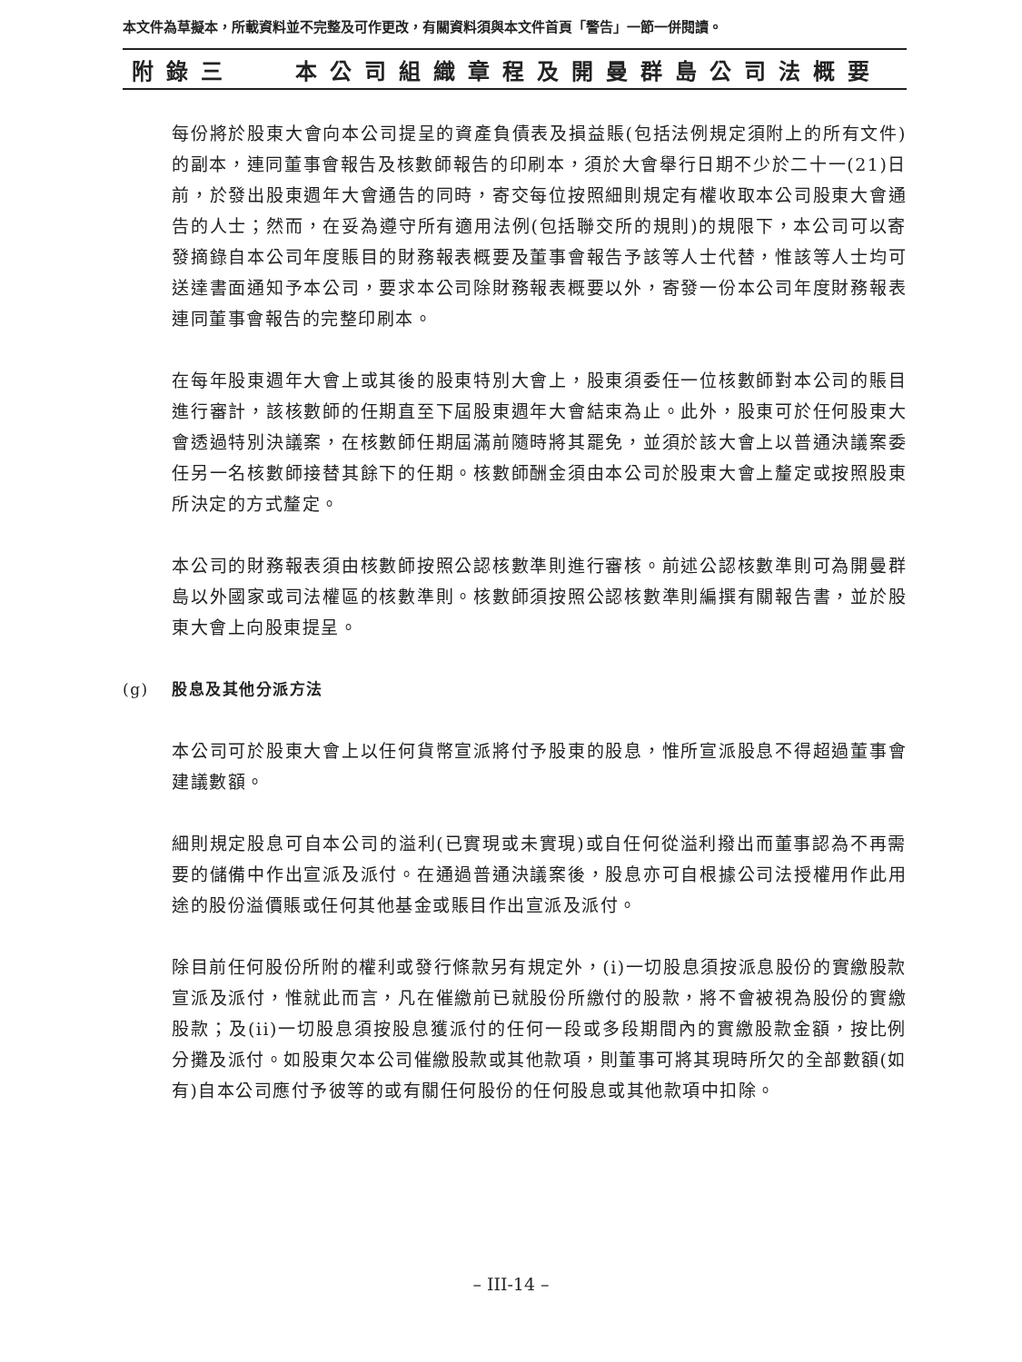本文件為草擬本，所載資料並不完整及可作更改，有關資料須與本文件首頁「警告」一節一併閱讀。
附錄三 本公司組織章程及開曼群島公司法概要
每份將於股東大會向本公司提呈的資產負債表及損益賬(包括法例規定須附上的所有文件)的副本，連同董事會報告及核數師報告的印刷本，須於大會舉行日期不少於二十一(21)日前，於發出股東週年大會通告的同時，寄交每位按照細則規定有權收取本公司股東大會通告的人士；然而，在妥為遵守所有適用法例(包括聯交所的規則)的規限下，本公司可以寄發摘錄自本公司年度賬目的財務報表概要及董事會報告予該等人士代替，惟該等人士均可送達書面通知予本公司，要求本公司除財務報表概要以外，寄發一份本公司年度財務報表連同董事會報告的完整印刷本。
在每年股東週年大會上或其後的股東特別大會上，股東須委任一位核數師對本公司的賬目進行審計，該核數師的任期直至下屆股東週年大會結束為止。此外，股東可於任何股東大會透過特別決議案，在核數師任期屆滿前隨時將其罷免，並須於該大會上以普通決議案委任另一名核數師接替其餘下的任期。核數師酬金須由本公司於股東大會上釐定或按照股東所決定的方式釐定。
本公司的財務報表須由核數師按照公認核數準則進行審核。前述公認核數準則可為開曼群島以外國家或司法權區的核數準則。核數師須按照公認核數準則編撰有關報告書，並於股東大會上向股東提呈。
(g) 股息及其他分派方法
本公司可於股東大會上以任何貨幣宣派將付予股東的股息，惟所宣派股息不得超過董事會建議數額。
細則規定股息可自本公司的溢利(已實現或未實現)或自任何從溢利撥出而董事認為不再需要的儲備中作出宣派及派付。在通過普通決議案後，股息亦可自根據公司法授權用作此用途的股份溢價賬或任何其他基金或賬目作出宣派及派付。
除目前任何股份所附的權利或發行條款另有規定外，(i)一切股息須按派息股份的實繳股款宣派及派付，惟就此而言，凡在催繳前已就股份所繳付的股款，將不會被視為股份的實繳股款；及(ii)一切股息須按股息獲派付的任何一段或多段期間內的實繳股款金額，按比例分攤及派付。如股東欠本公司催繳股款或其他款項，則董事可將其現時所欠的全部數額(如有)自本公司應付予彼等的或有關任何股份的任何股息或其他款項中扣除。
– III-14 –